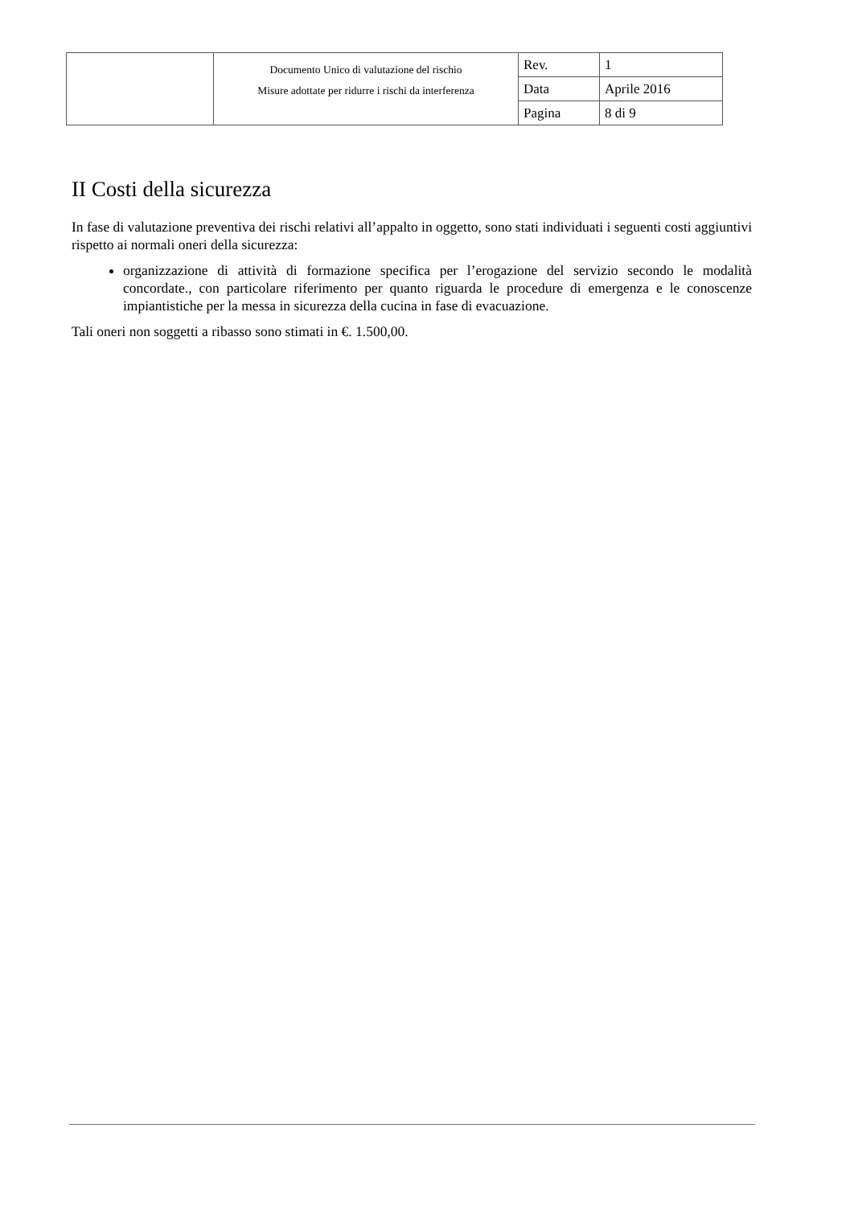| | Documento Unico di valutazione del rischio Misure adottate per ridurre i rischi da interferenza | Rev. | 1 |
| | | Data | Aprile 2016 |
| | | Pagina | 8 di 9 |
II Costi della sicurezza
In fase di valutazione preventiva dei rischi relativi all’appalto in oggetto, sono stati individuati i seguenti costi aggiuntivi rispetto ai normali oneri della sicurezza:
organizzazione di attività di formazione specifica per l’erogazione del servizio secondo le modalità concordate., con particolare riferimento per quanto riguarda le procedure di emergenza e le conoscenze impiantistiche per la messa in sicurezza della cucina in fase di evacuazione.
Tali oneri non soggetti a ribasso sono stimati in €. 1.500,00.